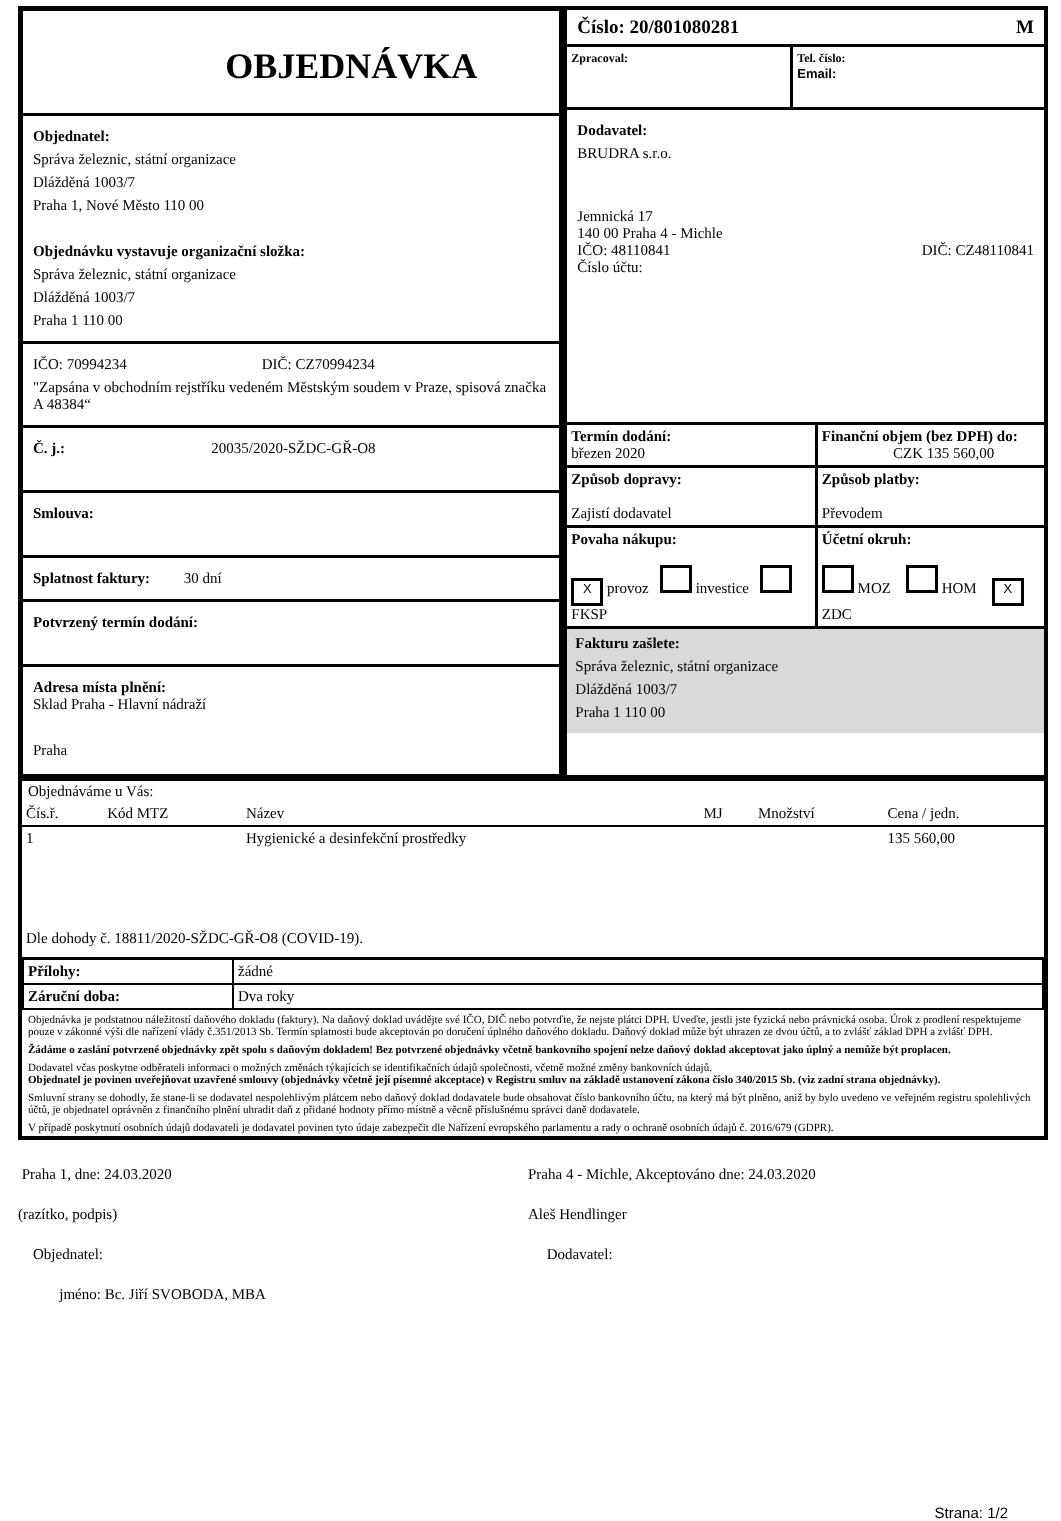OBJEDNÁVKA
Objednatel:
Správa železnic, státní organizace
Dlážděná 1003/7
Praha 1, Nové Město 110 00
Objednávku vystavuje organizační složka:
Správa železnic, státní organizace
Dlážděná 1003/7
Praha 1 110 00
IČO: 70994234 DIČ: CZ70994234
"Zapsána v obchodním rejstříku vedeném Městským soudem v Praze, spisová značka A 48384“
Č. j.: 20035/2020-SŽDC-GŘ-O8
Smlouva:
Splatnost faktury: 30 dní
Potvrzený termín dodání:
Adresa místa plnění:
Sklad Praha - Hlavní nádraží
Praha
Číslo: 20/801080281 M
Zpracoval: Tel. číslo:
Email:
Dodavatel:
BRUDRA s.r.o.
Jemnická 17
140 00 Praha 4 - Michle
IČO: 48110841 DIČ: CZ48110841
Číslo účtu:
| Termín dodání: březen 2020 | Finanční objem (bez DPH) do: CZK 135 560,00 |
| Způsob dopravy: Zajistí dodavatel | Způsob platby: Převodem |
| Povaha nákupu: X provoz investice FKSP | Účetní okruh: MOZ HOM X ZDC |
Fakturu zašlete:
Správa železnic, státní organizace
Dlážděná 1003/7
Praha 1 110 00
Objednáváme u Vás:
| Čís.ř. | Kód MTZ | Název | MJ | Množství | Cena / jedn. |
| --- | --- | --- | --- | --- | --- |
| 1 | | Hygienické a desinfekční prostředky | | | 135 560,00 |
Dle dohody č. 18811/2020-SŽDC-GŘ-O8 (COVID-19).
| Přílohy: | žádné |
| Záruční doba: | Dva roky |
Objednávka je podstatnou náležitostí daňového dokladu (faktury). Na daňový doklad uvádějte své IČO, DIČ nebo potvrďte, že nejste plátci DPH. Uveďte, jestli jste fyzická nebo právnická osoba. Úrok z prodlení respektujeme pouze v zákonné výši dle nařízení vlády č.351/2013 Sb. Termín splatnosti bude akceptován po doručení úplného daňového dokladu. Daňový doklad může být uhrazen ze dvou účtů, a to zvlášť základ DPH a zvlášť DPH.
Žádáme o zaslání potvrzené objednávky zpět spolu s daňovým dokladem! Bez potvrzené objednávky včetně bankovního spojení nelze daňový doklad akceptovat jako úplný a nemůže být proplacen.
Dodavatel včas poskytne odběrateli informaci o možných změnách týkajících se identifikačních údajů společnosti, včetně možné změny bankovních údajů.
Objednatel je povinen uveřejňovat uzavřené smlouvy (objednávky včetně její písemné akceptace) v Registru smluv na základě ustanovení zákona číslo 340/2015 Sb. (viz zadní strana objednávky).
Smluvní strany se dohodly, že stane-li se dodavatel nespolehlivým plátcem nebo daňový doklad dodavatele bude obsahovat číslo bankovního účtu, na který má být plněno, aniž by bylo uvedeno ve veřejném registru spolehlivých účtů, je objednatel oprávněn z finančního plnění uhradit daň z přidané hodnoty přímo místně a věcně příslušnému správci daně dodavatele.
V případě poskytnutí osobních údajů dodavateli je dodavatel povinen tyto údaje zabezpečit dle Nařízení evropského parlamentu a rady o ochraně osobních údajů č. 2016/679 (GDPR).
Praha 1, dne: 24.03.2020
(razítko, podpis)
Objednatel:
jméno: Bc. Jiří SVOBODA, MBA
Praha 4 - Michle, Akceptováno dne: 24.03.2020
Aleš Hendlinger
Dodavatel:
Strana: 1/2